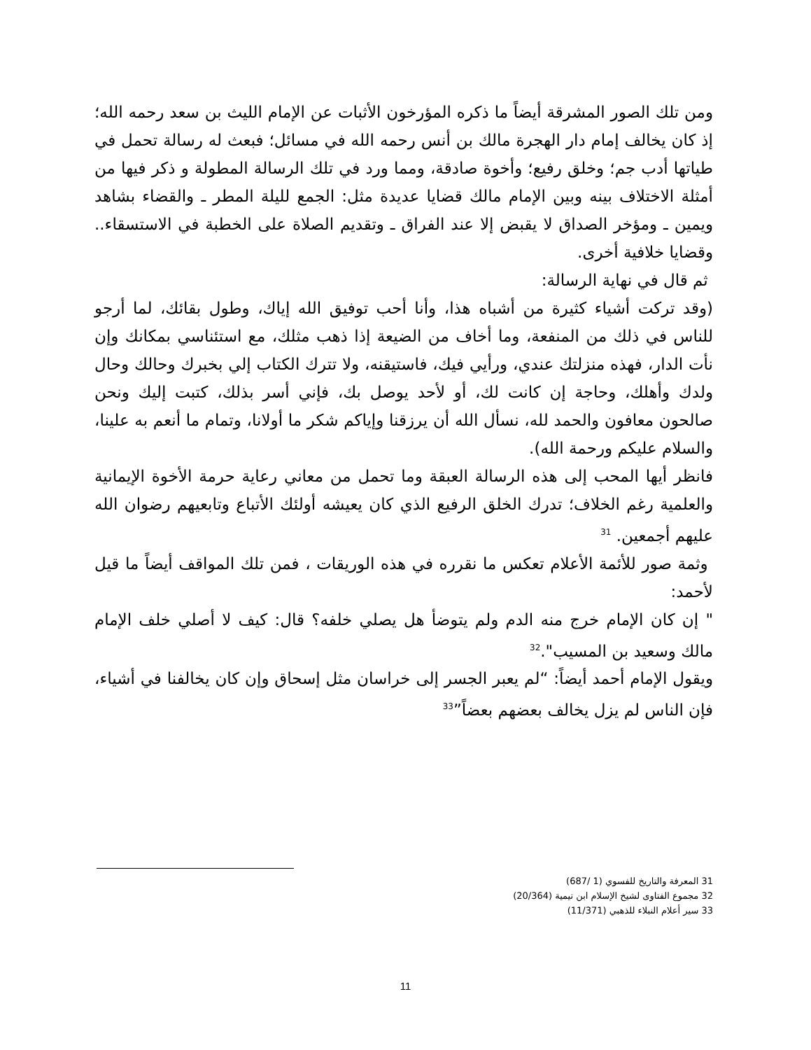ومن تلك الصور المشرقة أيضاً ما ذكره المؤرخون الأثبات عن الإمام الليث بن سعد رحمه الله؛ إذ كان يخالف إمام دار الهجرة مالك بن أنس رحمه الله في مسائل؛ فبعث له رسالة تحمل في طياتها أدب جم؛ وخلق رفيع؛ وأخوة صادقة، ومما ورد في تلك الرسالة المطولة و ذكر فيها من أمثلة الاختلاف بينه وبين الإمام مالك قضايا عديدة مثل: الجمع لليلة المطر ـ والقضاء بشاهد ويمين ـ ومؤخر الصداق لا يقبض إلا عند الفراق ـ وتقديم الصلاة على الخطبة في الاستسقاء.. وقضايا خلافية أخرى.
ثم قال في نهاية الرسالة:
(وقد تركت أشياء كثيرة من أشباه هذا، وأنا أحب توفيق الله إياك، وطول بقائك، لما أرجو للناس في ذلك من المنفعة، وما أخاف من الضيعة إذا ذهب مثلك، مع استئناسي بمكانك وإن نأت الدار، فهذه منزلتك عندي، ورأيي فيك، فاستيقنه، ولا تترك الكتاب إلي بخبرك وحالك وحال ولدك وأهلك، وحاجة إن كانت لك، أو لأحد يوصل بك، فإني أسر بذلك، كتبت إليك ونحن صالحون معافون والحمد لله، نسأل الله أن يرزقنا وإياكم شكر ما أولانا، وتمام ما أنعم به علينا، والسلام عليكم ورحمة الله).
فانظر أيها المحب إلى هذه الرسالة العبقة وما تحمل من معاني رعاية حرمة الأخوة الإيمانية والعلمية رغم الخلاف؛ تدرك الخلق الرفيع الذي كان يعيشه أولئك الأتباع وتابعيهم رضوان الله عليهم أجمعين. <sup>31</sup>
وثمة صور للأئمة الأعلام تعكس ما نقرره في هذه الوريقات ، فمن تلك المواقف أيضاً ما قيل لأحمد:
" إن كان الإمام خرج منه الدم ولم يتوضأ هل يصلي خلفه؟ قال: كيف لا أصلي خلف الإمام مالك وسعيد بن المسيب".<sup>32</sup>
ويقول الإمام أحمد أيضاً: “لم يعبر الجسر إلى خراسان مثل إسحاق وإن كان يخالفنا في أشياء، فإن الناس لم يزل يخالف بعضهم بعضاً”<sup>33</sup>
31 المعرفة والتاريخ للفسوي (1 /687)
32 مجموع الفتاوى لشيخ الإسلام ابن تيمية (20/364)
33 سير أعلام النبلاء للذهبي (11/371)
11